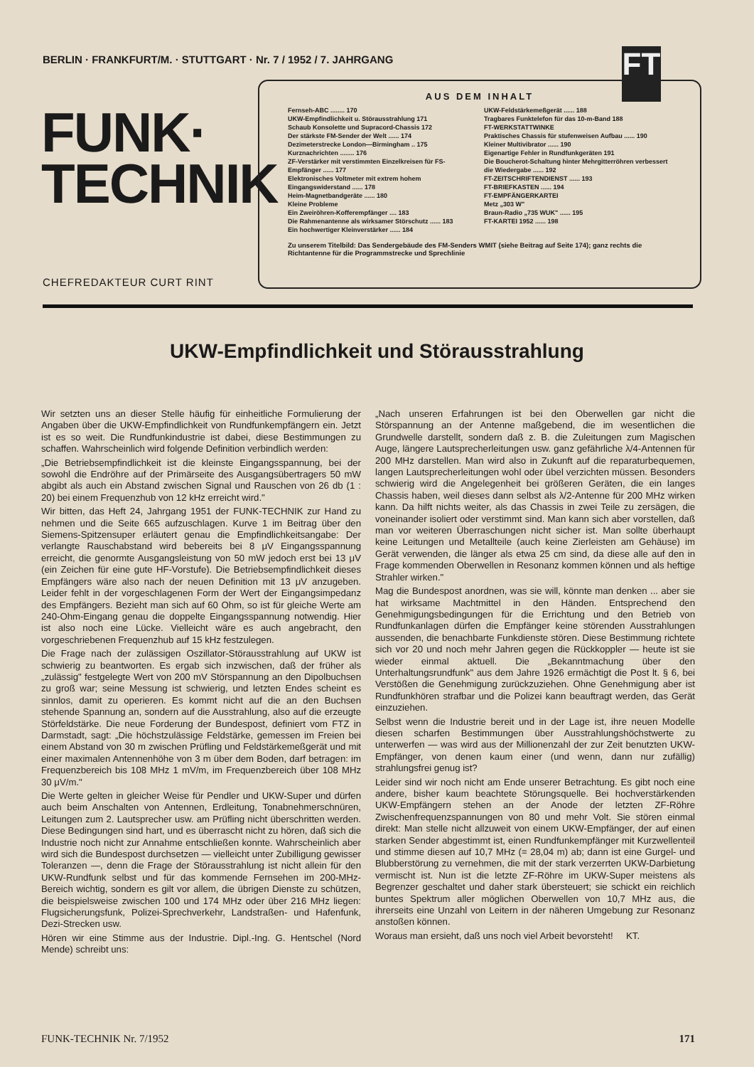BERLIN · FRANKFURT/M. · STUTTGART · Nr. 7 / 1952 / 7. JAHRGANG
FT
FUNK·
TECHNIK
CHEFREDAKTEUR CURT RINT
AUS DEM INHALT
Fernseh-ABC ........ 170
UKW-Empfindlichkeit u. Störausstrahlung 171
Schaub Konsolette und Supracord-Chassis 172
Der stärkste FM-Sender der Welt ...... 174
Dezimeterstrecke London—Birmingham .. 175
Kurznachrichten ........ 176
ZF-Verstärker mit verstimmten Einzelkreisen für FS-Empfänger ...... 177
Elektronisches Voltmeter mit extrem hohem Eingangswiderstand ...... 178
Heim-Magnetbandgeräte ...... 180
Kleine Probleme
Ein Zweiröhren-Kofferempfänger .... 183
Die Rahmenantenne als wirksamer Störschutz ...... 183
Ein hochwertiger Kleinverstärker ...... 184
UKW-Feldstärkemeßgerät ...... 188
Tragbares Funktelefon für das 10-m-Band 188
FT-WERKSTATTWINKE
Praktisches Chassis für stufenweisen Aufbau ...... 190
Kleiner Multivibrator ...... 190
Eigenartige Fehler in Rundfunkgeräten 191
Die Boucherot-Schaltung hinter Mehrgitterröhren verbessert die Wiedergabe ...... 192
FT-ZEITSCHRIFTENDIENST ...... 193
FT-BRIEFKASTEN ...... 194
FT-EMPFÄNGERKARTEI
Metz „303 W"
Braun-Radio „735 WUK" ...... 195
FT-KARTEI 1952 ...... 198
Zu unserem Titelbild: Das Sendergebäude des FM-Senders WMIT (siehe Beitrag auf Seite 174); ganz rechts die Richtantenne für die Programmstrecke und Sprechlinie
UKW-Empfindlichkeit und Störausstrahlung
Wir setzten uns an dieser Stelle häufig für einheitliche Formulierung der Angaben über die UKW-Empfindlichkeit von Rundfunkempfängern ein. Jetzt ist es so weit. Die Rundfunkindustrie ist dabei, diese Bestimmungen zu schaffen. Wahrscheinlich wird folgende Definition verbindlich werden:
„Die Betriebsempfindlichkeit ist die kleinste Eingangsspannung, bei der sowohl die Endröhre auf der Primärseite des Ausgangsübertragers 50 mW abgibt als auch ein Abstand zwischen Signal und Rauschen von 26 db (1 : 20) bei einem Frequenzhub von 12 kHz erreicht wird."
Wir bitten, das Heft 24, Jahrgang 1951 der FUNK-TECHNIK zur Hand zu nehmen und die Seite 665 aufzuschlagen. Kurve 1 im Beitrag über den Siemens-Spitzensuper erläutert genau die Empfindlichkeitsangabe: Der verlangte Rauschabstand wird bebereits bei 8 μV Eingangsspannung erreicht, die genormte Ausgangsleistung von 50 mW jedoch erst bei 13 μV (ein Zeichen für eine gute HF-Vorstufe). Die Betriebsempfindlichkeit dieses Empfängers wäre also nach der neuen Definition mit 13 μV anzugeben. Leider fehlt in der vorgeschlagenen Form der Wert der Eingangsimpedanz des Empfängers. Bezieht man sich auf 60 Ohm, so ist für gleiche Werte am 240-Ohm-Eingang genau die doppelte Eingangsspannung notwendig. Hier ist also noch eine Lücke. Vielleicht wäre es auch angebracht, den vorgeschriebenen Frequenzhub auf 15 kHz festzulegen.
Die Frage nach der zulässigen Oszillator-Störausstrahlung auf UKW ist schwierig zu beantworten. Es ergab sich inzwischen, daß der früher als „zulässig" festgelegte Wert von 200 mV Störspannung an den Dipolbuchsen zu groß war; seine Messung ist schwierig, und letzten Endes scheint es sinnlos, damit zu operieren. Es kommt nicht auf die an den Buchsen stehende Spannung an, sondern auf die Ausstrahlung, also auf die erzeugte Störfeldstärke. Die neue Forderung der Bundespost, definiert vom FTZ in Darmstadt, sagt: „Die höchstzulässige Feldstärke, gemessen im Freien bei einem Abstand von 30 m zwischen Prüfling und Feldstärkemeßgerät und mit einer maximalen Antennenhöhe von 3 m über dem Boden, darf betragen: im Frequenzbereich bis 108 MHz 1 mV/m, im Frequenzbereich über 108 MHz 30 μV/m."
Die Werte gelten in gleicher Weise für Pendler und UKW-Super und dürfen auch beim Anschalten von Antennen, Erdleitung, Tonabnehmerschnüren, Leitungen zum 2. Lautsprecher usw. am Prüfling nicht überschritten werden. Diese Bedingungen sind hart, und es überrascht nicht zu hören, daß sich die Industrie noch nicht zur Annahme entschließen konnte. Wahrscheinlich aber wird sich die Bundespost durchsetzen — vielleicht unter Zubilligung gewisser Toleranzen —, denn die Frage der Störausstrahlung ist nicht allein für den UKW-Rundfunk selbst und für das kommende Fernsehen im 200-MHz-Bereich wichtig, sondern es gilt vor allem, die übrigen Dienste zu schützen, die beispielsweise zwischen 100 und 174 MHz oder über 216 MHz liegen: Flugsicherungsfunk, Polizei-Sprechverkehr, Landstraßen- und Hafenfunk, Dezi-Strecken usw.
Hören wir eine Stimme aus der Industrie. Dipl.-Ing. G. Hentschel (Nord Mende) schreibt uns:
„Nach unseren Erfahrungen ist bei den Oberwellen gar nicht die Störspannung an der Antenne maßgebend, die im wesentlichen die Grundwelle darstellt, sondern daß z. B. die Zuleitungen zum Magischen Auge, längere Lautsprecherleitungen usw. ganz gefährliche λ/4-Antennen für 200 MHz darstellen. Man wird also in Zukunft auf die reparaturbequemen, langen Lautsprecherleitungen wohl oder übel verzichten müssen. Besonders schwierig wird die Angelegenheit bei größeren Geräten, die ein langes Chassis haben, weil dieses dann selbst als λ/2-Antenne für 200 MHz wirken kann. Da hilft nichts weiter, als das Chassis in zwei Teile zu zersägen, die voneinander isoliert oder verstimmt sind. Man kann sich aber vorstellen, daß man vor weiteren Überraschungen nicht sicher ist. Man sollte überhaupt keine Leitungen und Metallteile (auch keine Zierleisten am Gehäuse) im Gerät verwenden, die länger als etwa 25 cm sind, da diese alle auf den in Frage kommenden Oberwellen in Resonanz kommen können und als heftige Strahler wirken."
Mag die Bundespost anordnen, was sie will, könnte man denken ... aber sie hat wirksame Machtmittel in den Händen. Entsprechend den Genehmigungsbedingungen für die Errichtung und den Betrieb von Rundfunkanlagen dürfen die Empfänger keine störenden Ausstrahlungen aussenden, die benachbarte Funkdienste stören. Diese Bestimmung richtete sich vor 20 und noch mehr Jahren gegen die Rückkoppler — heute ist sie wieder einmal aktuell. Die „Bekanntmachung über den Unterhaltungsrundfunk" aus dem Jahre 1926 ermächtigt die Post lt. § 6, bei Verstößen die Genehmigung zurückzuziehen. Ohne Genehmigung aber ist Rundfunkhören strafbar und die Polizei kann beauftragt werden, das Gerät einzuziehen.
Selbst wenn die Industrie bereit und in der Lage ist, ihre neuen Modelle diesen scharfen Bestimmungen über Ausstrahlungshöchstwerte zu unterwerfen — was wird aus der Millionenzahl der zur Zeit benutzten UKW-Empfänger, von denen kaum einer (und wenn, dann nur zufällig) strahlungsfrei genug ist?
Leider sind wir noch nicht am Ende unserer Betrachtung. Es gibt noch eine andere, bisher kaum beachtete Störungsquelle. Bei hochverstärkenden UKW-Empfängern stehen an der Anode der letzten ZF-Röhre Zwischenfrequenzspannungen von 80 und mehr Volt. Sie stören einmal direkt: Man stelle nicht allzuweit von einem UKW-Empfänger, der auf einen starken Sender abgestimmt ist, einen Rundfunkempfänger mit Kurzwellenteil und stimme diesen auf 10,7 MHz (= 28,04 m) ab; dann ist eine Gurgel- und Blubberstörung zu vernehmen, die mit der stark verzerrten UKW-Darbietung vermischt ist. Nun ist die letzte ZF-Röhre im UKW-Super meistens als Begrenzer geschaltet und daher stark übersteuert; sie schickt ein reichlich buntes Spektrum aller möglichen Oberwellen von 10,7 MHz aus, die ihrerseits eine Unzahl von Leitern in der näheren Umgebung zur Resonanz anstoßen können.
Woraus man ersieht, daß uns noch viel Arbeit bevorsteht! KT.
FUNK-TECHNIK Nr. 7/1952 171